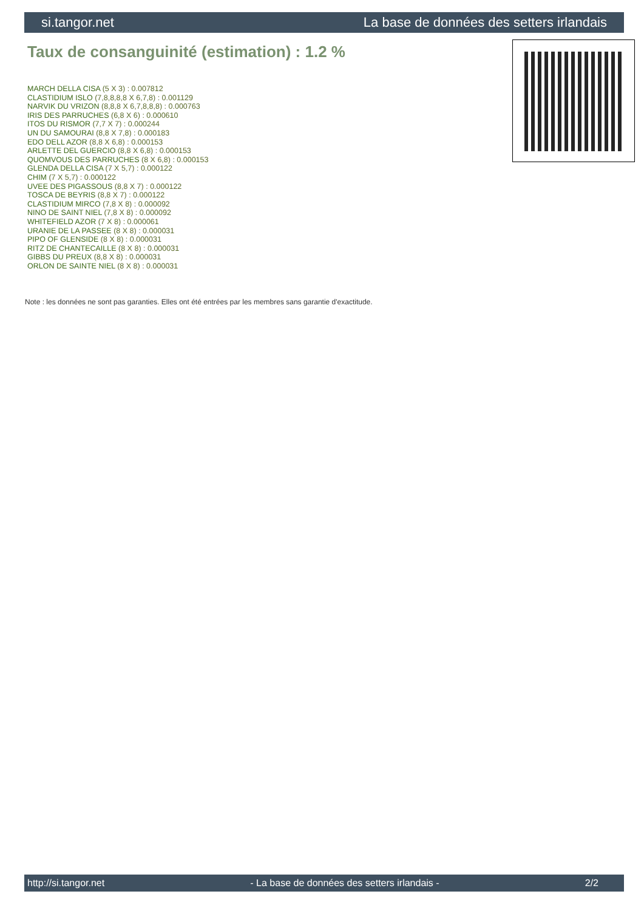si.tangor.net La base de données des setters irlandais
Taux de consanguinité (estimation) : 1.2 %
MARCH DELLA CISA (5 X 3) : 0.007812
CLASTIDIUM ISLO (7,8,8,8,8 X 6,7,8) : 0.001129
NARVIK DU VRIZON (8,8,8 X 6,7,8,8,8) : 0.000763
IRIS DES PARRUCHES (6,8 X 6) : 0.000610
ITOS DU RISMOR (7,7 X 7) : 0.000244
UN DU SAMOURAI (8,8 X 7,8) : 0.000183
EDO DELL AZOR (8,8 X 6,8) : 0.000153
ARLETTE DEL GUERCIO (8,8 X 6,8) : 0.000153
QUOMVOUS DES PARRUCHES (8 X 6,8) : 0.000153
GLENDA DELLA CISA (7 X 5,7) : 0.000122
CHIM (7 X 5,7) : 0.000122
UVEE DES PIGASSOUS (8,8 X 7) : 0.000122
TOSCA DE BEYRIS (8,8 X 7) : 0.000122
CLASTIDIUM MIRCO (7,8 X 8) : 0.000092
NINO DE SAINT NIEL (7,8 X 8) : 0.000092
WHITEFIELD AZOR (7 X 8) : 0.000061
URANIE DE LA PASSEE (8 X 8) : 0.000031
PIPO OF GLENSIDE (8 X 8) : 0.000031
RITZ DE CHANTECAILLE (8 X 8) : 0.000031
GIBBS DU PREUX (8,8 X 8) : 0.000031
ORLON DE SAINTE NIEL (8 X 8) : 0.000031
Note : les données ne sont pas garanties. Elles ont été entrées par les membres sans garantie d'exactitude.
http://si.tangor.net - La base de données des setters irlandais - 2/2